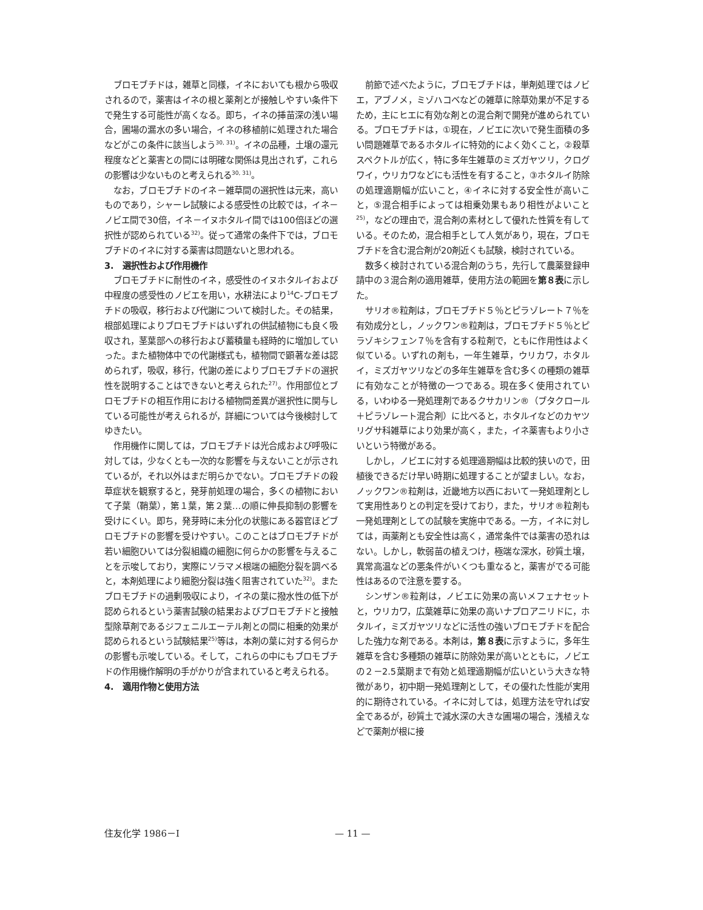ブロモブチドは，雑草と同様，イネにおいても根から吸収されるので，薬害はイネの根と薬剤とが接触しやすい条件下で発生する可能性が高くなる。即ち，イネの挿苗深の浅い場合，圃場の漏水の多い場合，イネの移植前に処理された場合などがこの条件に該当しよう<sup>30, 31)</sup>。イネの品種，土壌の還元程度などと薬害との間には明確な関係は見出されず，これらの影響は少ないものと考えられる<sup>30, 31)</sup>。
なお，ブロモブチドのイネ－雑草間の選択性は元来，高いものであり，シャーレ試験による感受性の比較では，イネ－ノビエ間で30倍，イネ－イヌホタルイ間では100倍ほどの選択性が認められている<sup>32)</sup>。従って通常の条件下では，ブロモブチドのイネに対する薬害は問題ないと思われる。
3.　選択性および作用機作
ブロモブチドに耐性のイネ，感受性のイヌホタルイおよび中程度の感受性のノビエを用い，水耕法により<sup>14</sup>C-ブロモブチドの吸収，移行および代謝について検討した。その結果，根部処理によりブロモブチドはいずれの供試植物にも良く吸収され，茎葉部への移行および蓄積量も経時的に増加していった。また植物体中での代謝様式も，植物間で顕著な差は認められず，吸収，移行，代謝の差によりブロモブチドの選択性を説明することはできないと考えられた<sup>27)</sup>。作用部位とブロモブチドの相互作用における植物間差異が選択性に関与している可能性が考えられるが，詳細については今後検討してゆきたい。
作用機作に関しては，ブロモブチドは光合成および呼吸に対しては，少なくとも一次的な影響を与えないことが示されているが，それ以外はまだ明らかでない。ブロモブチドの殺草症状を観察すると，発芽前処理の場合，多くの植物において子葉（鞘葉），第１葉，第２葉…の順に伸長抑制の影響を受けにくい。即ち，発芽時に未分化の状態にある器官ほどブロモブチドの影響を受けやすい。このことはブロモブチドが若い細胞ひいては分裂組織の細胞に何らかの影響を与えることを示唆しており，実際にソラマメ根端の細胞分裂を調べると，本剤処理により細胞分裂は強く阻害されていた<sup>32)</sup>。またブロモブチドの過剰吸収により，イネの葉に撥水性の低下が認められるという薬害試験の結果およびブロモブチドと接触型除草剤であるジフェニルエーテル剤との間に相乗的効果が認められるという試験結果<sup>25)</sup>等は，本剤の葉に対する何らかの影響も示唆している。そして，これらの中にもブロモブチドの作用機作解明の手がかりが含まれていると考えられる。
4.　適用作物と使用方法
前節で述べたように，ブロモブチドは，単剤処理ではノビエ，アブノメ，ミゾハコベなどの雑草に除草効果が不足するため，主にヒエに有効な剤との混合剤で開発が進められている。ブロモブチドは，①現在，ノビエに次いで発生面積の多い問題雑草であるホタルイに特効的によく効くこと，②殺草スペクトルが広く，特に多年生雑草のミズガヤツリ，クログワイ，ウリカワなどにも活性を有すること，③ホタルイ防除の処理適期幅が広いこと，④イネに対する安全性が高いこと，⑤混合相手によっては相乗効果もあり相性がよいこと<sup>25)</sup>，などの理由で，混合剤の素材として優れた性質を有している。そのため，混合相手として人気があり，現在，ブロモブチドを含む混合剤が20剤近くも試験，検討されている。
数多く検討されている混合剤のうち，先行して農薬登録申請中の３混合剤の適用雑草，使用方法の範囲を第８表に示した。
サリオ®粒剤は，ブロモブチド５％とピラゾレート７％を有効成分とし，ノックワン®粒剤は，ブロモブチド５％とピラゾキシフェン７％を含有する粒剤で，ともに作用性はよく似ている。いずれの剤も，一年生雑草，ウリカワ，ホタルイ，ミズガヤツリなどの多年生雑草を含む多くの種類の雑草に有効なことが特徴の一つである。現在多く使用されている，いわゆる一発処理剤であるクサカリン®（ブタクロール＋ピラゾレート混合剤）に比べると，ホタルイなどのカヤツリグサ科雑草により効果が高く，また，イネ薬害もより小さいという特徴がある。
しかし，ノビエに対する処理適期幅は比較的狭いので，田植後できるだけ早い時期に処理することが望ましい。なお，ノックワン®粒剤は，近畿地方以西において一発処理剤として実用性ありとの判定を受けており，また，サリオ®粒剤も一発処理剤としての試験を実施中である。一方，イネに対しては，両薬剤とも安全性は高く，通常条件では薬害の恐れはない。しかし，軟弱苗の植えつけ，極端な深水，砂質土壌，異常高温などの悪条件がいくつも重なると，薬害がでる可能性はあるので注意を要する。
シンザン®粒剤は，ノビエに効果の高いメフェナセットと，ウリカワ，広葉雑草に効果の高いナプロアニリドに，ホタルイ，ミズガヤツリなどに活性の強いブロモブチドを配合した強力な剤である。本剤は，第８表に示すように，多年生雑草を含む多種類の雑草に防除効果が高いとともに，ノビエの２－2.5葉期まで有効と処理適期幅が広いという大きな特徴があり，初中期一発処理剤として，その優れた性能が実用的に期待されている。イネに対しては，処理方法を守れば安全であるが，砂質土で減水深の大きな圃場の場合，浅植えなどで薬剤が根に接
住友化学 1986－Ⅰ — 11 —